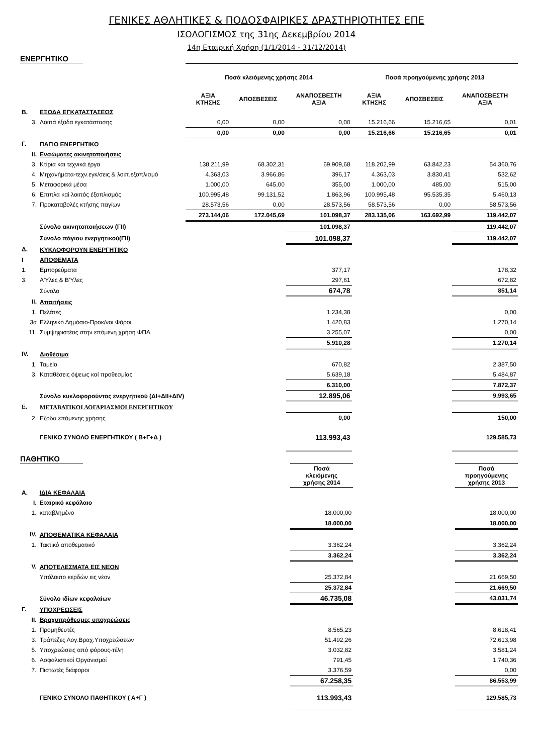ΓΕΝΙΚΕΣ ΑΘΛΗΤΙΚΕΣ & ΠΟΔΟΣΦΑΙΡΙΚΕΣ ΔΡΑΣΤΗΡΙΟΤΗΤΕΣ ΕΠΕ
ΙΣΟΛΟΓΙΣΜΟΣ της 31ης Δεκεμβρίου 2014
14η Εταιρική Χρήση (1/1/2014 - 31/12/2014)
ΕΝΕΡΓΗΤΙΚΟ
| | | Ποσά κλειόμενης χρήσης 2014 | | | Ποσά προηγούμενης χρήσης 2013 | | |
| | | ΑΞΙΑ ΚΤΗΣΗΣ | ΑΠΟΣΒΕΣΕΙΣ | ΑΝΑΠΟΣΒΕΣΤΗ ΑΞΙΑ | ΑΞΙΑ ΚΤΗΣΗΣ | ΑΠΟΣΒΕΣΕΙΣ | ΑΝΑΠΟΣΒΕΣΤΗ ΑΞΙΑ |
| Β. | ΕΞΟΔΑ ΕΓΚΑΤΑΣΤΑΣΕΩΣ | | | | | | |
| 3. | Λοιπά έξοδα εγκατάστασης | 0,00 | 0,00 | 0,00 | 15.216,66 | 15.216,65 | 0,01 |
| | | 0,00 | 0,00 | 0,00 | 15.216,66 | 15.216,65 | 0,01 |
| Γ. | ΠΑΓΙΟ ΕΝΕΡΓΗΤΙΚΟ | | | | | | |
| ΙΙ. | Ενσώματες ακινητοποιήσεις | | | | | | |
| 3. | Κτίρια και τεχνικά έργα | 138.211,99 | 68.302,31 | 69.909,68 | 118.202,99 | 63.842,23 | 54.360,76 |
| 4. | Μηχανήματα-τεχν.εγκ/σεις & λοιπ.εξοπλισμό | 4.363,03 | 3.966,86 | 396,17 | 4.363,03 | 3.830,41 | 532,62 |
| 5. | Μεταφορικά μέσα | 1.000,00 | 645,00 | 355,00 | 1.000,00 | 485,00 | 515,00 |
| 6. | Επιπλα καί λοιπός έξοπλισμός | 100.995,48 | 99.131,52 | 1.863,96 | 100.995,48 | 95.535,35 | 5.460,13 |
| 7. | Προκαταβολές κτήσης παγίων | 28.573,56 | 0,00 | 28.573,56 | 58.573,56 | 0,00 | 58.573,56 |
| | | 273.144,06 | 172.045,69 | 101.098,37 | 283.135,06 | 163.692,99 | 119.442,07 |
| | Σύνολο ακινητοποιήσεων (ΓΙΙ) | | | 101.098,37 | | | 119.442,07 |
| | Σύνολο πάγιου ενεργητικού(ΓΙΙ) | | | 101.098,37 | | | 119.442,07 |
| Δ. | ΚΥΚΛΟΦΟΡΟΥΝ ΕΝΕΡΓΗΤΙΚΟ | | | | | | |
| Ι | ΑΠΟΘΕΜΑΤΑ | | | | | | |
| 1. | Εμπορεύματα | | | 377,17 | | | 178,32 |
| 3. | Α'Υλες & Β'Υλες | | | 297,61 | | | 672,82 |
| | Σύνολο | | | 674,78 | | | 851,14 |
| ΙΙ. | Απαιτήσεις | | | | | | |
| 1. | Πελάτες | | | 1.234,38 | | | 0,00 |
| 3α | Ελληνικό Δημόσιο-Προκ/νοι Φόροι | | | 1.420,83 | | | 1.270,14 |
| 11. | Συμψηφιστέος στην επόμενη χρήση ΦΠΑ | | | 3.255,07 | | | 0,00 |
| | | | | 5.910,28 | | | 1.270,14 |
| ΙV. | Διαθέσιμα | | | | | | |
| 1. | Ταμείο | | | 670,82 | | | 2.387,50 |
| 3. | Καταθέσεις όψεως καί προθεσμίας | | | 5.639,18 | | | 5.484,87 |
| | | | | 6.310,00 | | | 7.872,37 |
| | Σύνολο κυκλοφορούντος ενεργητικού (ΔΙ+ΔΙΙ+ΔΙV) | | | 12.895,06 | | | 9.993,65 |
| Ε. | ΜΕΤΑΒΑΤΙΚΟΙ ΛΟΓΑΡΙΑΣΜΟΙ ΕΝΕΡΓΗΤΙΚΟΥ | | | | | | |
| 2. | Εξοδα επόμενης χρήσης | | | 0,00 | | | 150,00 |
| | ΓΕΝΙΚΟ ΣΥΝΟΛΟ ΕΝΕΡΓΗΤΙΚΟΥ ( Β+Γ+Δ ) | | | 113.993,43 | | | 129.585,73 |
ΠΑΘΗΤΙΚΟ
| | | | | Ποσά κλειόμενης χρήσης 2014 | | | Ποσά προηγούμενης χρήσης 2013 |
| Α. | ΙΔΙΑ ΚΕΦΑΛΑΙΑ | | | | | | |
| Ι. | Εταιρικό κεφάλαιο | | | | | | |
| 1. | καταβλημένο | | | 18.000,00 | | | 18.000,00 |
| | | | | 18.000,00 | | | 18.000,00 |
| ΙV. | ΑΠΟΘΕΜΑΤΙΚΑ ΚΕΦΑΛΑΙΑ | | | | | | |
| 1. | Τακτικό αποθεματικό | | | 3.362,24 | | | 3.362,24 |
| | | | | 3.362,24 | | | 3.362,24 |
| V. | ΑΠΟΤΕΛΕΣΜΑΤΑ ΕΙΣ ΝΕΟΝ | | | | | | |
| | Υπόλοιπο κερδών εις νέον | | | 25.372,84 | | | 21.669,50 |
| | | | | 25.372,84 | | | 21.669,50 |
| | Σύνολο ιδίων κεφαλαίων | | | 46.735,08 | | | 43.031,74 |
| Γ. | ΥΠΟΧΡΕΩΣΕΙΣ | | | | | | |
| ΙΙ. | Βραχυπρόθεσμες υποχρεώσεις | | | | | | |
| 1. | Προμηθευτές | | | 8.565,23 | | | 8.618,41 |
| 3. | Τράπεζες Λογ.Βραχ.Υποχρεώσεων | | | 51.492,26 | | | 72.613,98 |
| 5. | Υποχρεώσεις από φόρους-τέλη | | | 3.032,82 | | | 3.581,24 |
| 6. | Ασφαλιστικοί Οργανισμοί | | | 791,45 | | | 1.740,36 |
| 7. | Πιστωτές διάφοροι | | | 3.376,59 | | | 0,00 |
| | | | | 67.258,35 | | | 86.553,99 |
| | ΓΕΝΙΚΟ ΣΥΝΟΛΟ ΠΑΘΗΤΙΚΟΥ ( Α+Γ ) | | | 113.993,43 | | | 129.585,73 |